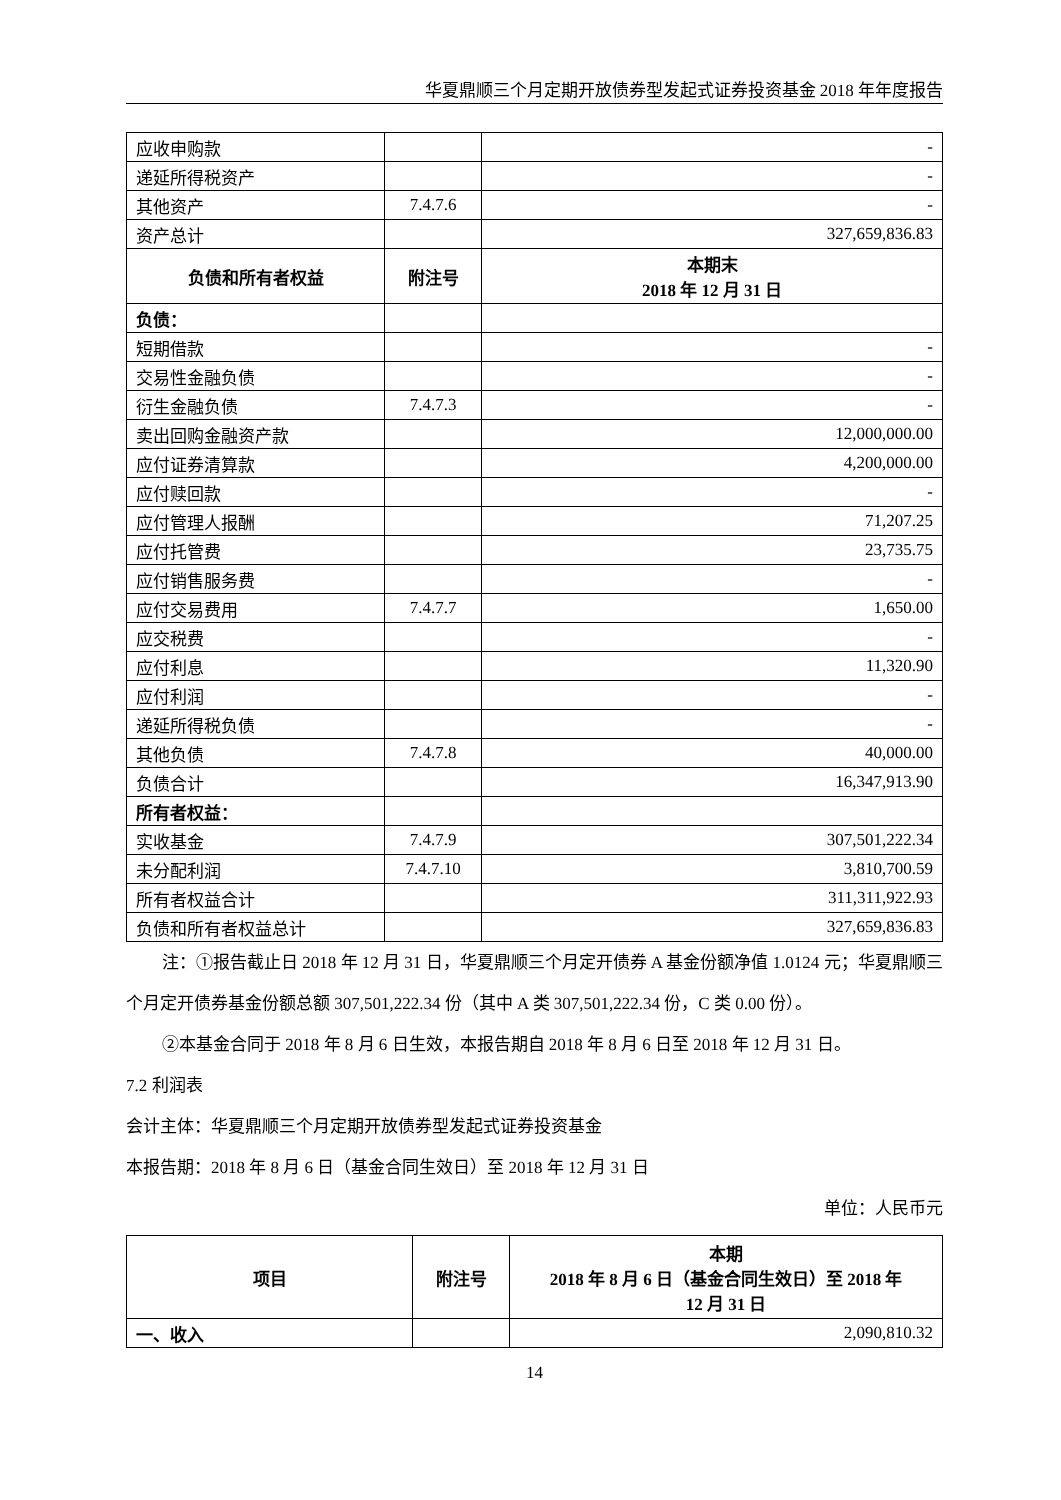华夏鼎顺三个月定期开放债券型发起式证券投资基金 2018 年年度报告
| 应收申购款 | | - |
| 递延所得税资产 | | - |
| 其他资产 | 7.4.7.6 | - |
| 资产总计 | | 327,659,836.83 |
| 负债和所有者权益 | 附注号 | 本期末 2018 年 12 月 31 日 |
| 负债： | | |
| 短期借款 | | - |
| 交易性金融负债 | | - |
| 衍生金融负债 | 7.4.7.3 | - |
| 卖出回购金融资产款 | | 12,000,000.00 |
| 应付证券清算款 | | 4,200,000.00 |
| 应付赎回款 | | - |
| 应付管理人报酬 | | 71,207.25 |
| 应付托管费 | | 23,735.75 |
| 应付销售服务费 | | - |
| 应付交易费用 | 7.4.7.7 | 1,650.00 |
| 应交税费 | | - |
| 应付利息 | | 11,320.90 |
| 应付利润 | | - |
| 递延所得税负债 | | - |
| 其他负债 | 7.4.7.8 | 40,000.00 |
| 负债合计 | | 16,347,913.90 |
| 所有者权益： | | |
| 实收基金 | 7.4.7.9 | 307,501,222.34 |
| 未分配利润 | 7.4.7.10 | 3,810,700.59 |
| 所有者权益合计 | | 311,311,922.93 |
| 负债和所有者权益总计 | | 327,659,836.83 |
注：①报告截止日 2018 年 12 月 31 日，华夏鼎顺三个月定开债券 A 基金份额净值 1.0124 元；华夏鼎顺三个月定开债券基金份额总额 307,501,222.34 份（其中 A 类 307,501,222.34 份，C 类 0.00 份）。
②本基金合同于 2018 年 8 月 6 日生效，本报告期自 2018 年 8 月 6 日至 2018 年 12 月 31 日。
7.2 利润表
会计主体：华夏鼎顺三个月定期开放债券型发起式证券投资基金
本报告期：2018 年 8 月 6 日（基金合同生效日）至 2018 年 12 月 31 日
单位：人民币元
| 项目 | 附注号 | 本期 2018 年 8 月 6 日（基金合同生效日）至 2018 年 12 月 31 日 |
| --- | --- | --- |
| 一、收入 | | 2,090,810.32 |
14